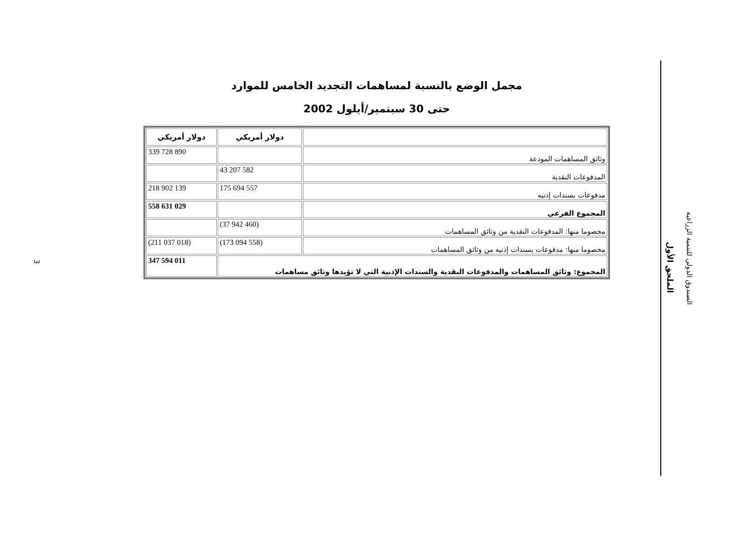مجمل الوضع بالنسبة لمساهمات التجديد الخامس للموارد
حتى 30 سبتمبر/أيلول 2002
| | دولار أمريكي | دولار أمريكي |
| --- | --- | --- |
| وثائق المساهمات المودعة | | 339 728 890 |
| المدفوعات النقدية | 43 207 582 | |
| مدفوعات بسندات إذنيه | 175 694 557 | 218 902 139 |
| المجموع الفرعي | | 558 631 029 |
| مخصوما منها: المدفوعات النقدية من وثائق المساهمات | (37 942 460) | |
| مخصوما منها: مدفوعات بسندات إذنيه من وثائق المساهمات | (173 094 558) | (211 037 018) |
| المجموع: وثائق المساهمات والمدفوعات النقدية والسندات الإذنية التي لا تؤيدها وثائق مساهمات | | 347 594 011 |
الملحق الأول
الصندوق الدولي للتنمية الزراعية
3